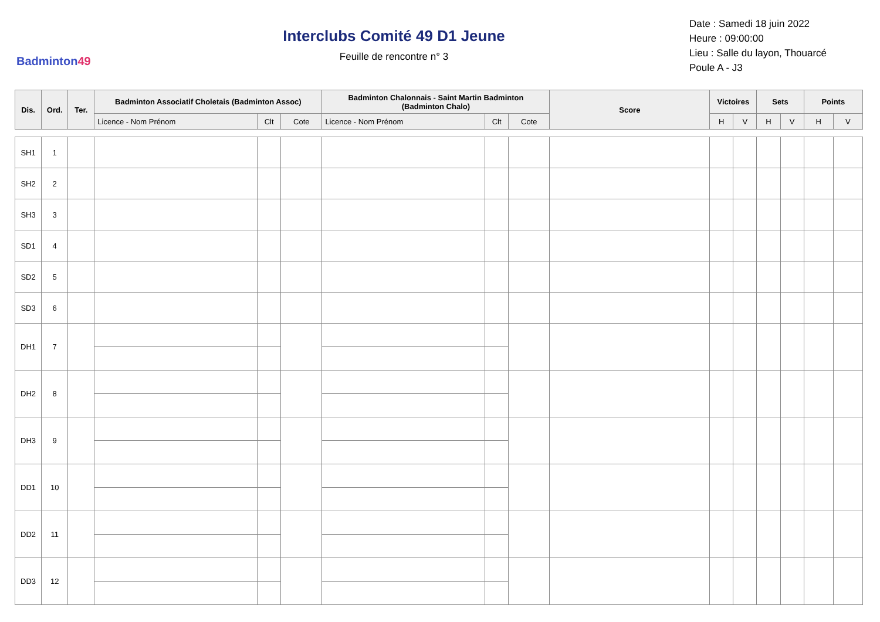Badminton49
Interclubs Comité 49 D1 Jeune
Feuille de rencontre n° 3
Date : Samedi 18 juin 2022
Heure : 09:00:00
Lieu : Salle du layon, Thouarcé
Poule A - J3
| Dis. | Ord. | Ter. | Badminton Associatif Choletais (Badminton Assoc) | | | Badminton Chalonnais - Saint Martin Badminton (Badminton Chalo) | | | Score | Victoires | | Sets | | Points | |
| --- | --- | --- | --- | --- | --- | --- | --- | --- | --- | --- | --- | --- | --- | --- | --- |
| | | | Licence - Nom Prénom | Clt | Cote | Licence - Nom Prénom | Clt | Cote | | H | V | H | V | H | V |
| SH1 | 1 | | | | | | | | | | | | | | |
| SH2 | 2 | | | | | | | | | | | | | | |
| SH3 | 3 | | | | | | | | | | | | | | |
| SD1 | 4 | | | | | | | | | | | | | | |
| SD2 | 5 | | | | | | | | | | | | | | |
| SD3 | 6 | | | | | | | | | | | | | | |
| DH1 | 7 | | | | | | | | | | | | | | |
| DH2 | 8 | | | | | | | | | | | | | | |
| DH3 | 9 | | | | | | | | | | | | | | |
| DD1 | 10 | | | | | | | | | | | | | | |
| DD2 | 11 | | | | | | | | | | | | | | |
| DD3 | 12 | | | | | | | | | | | | | | |